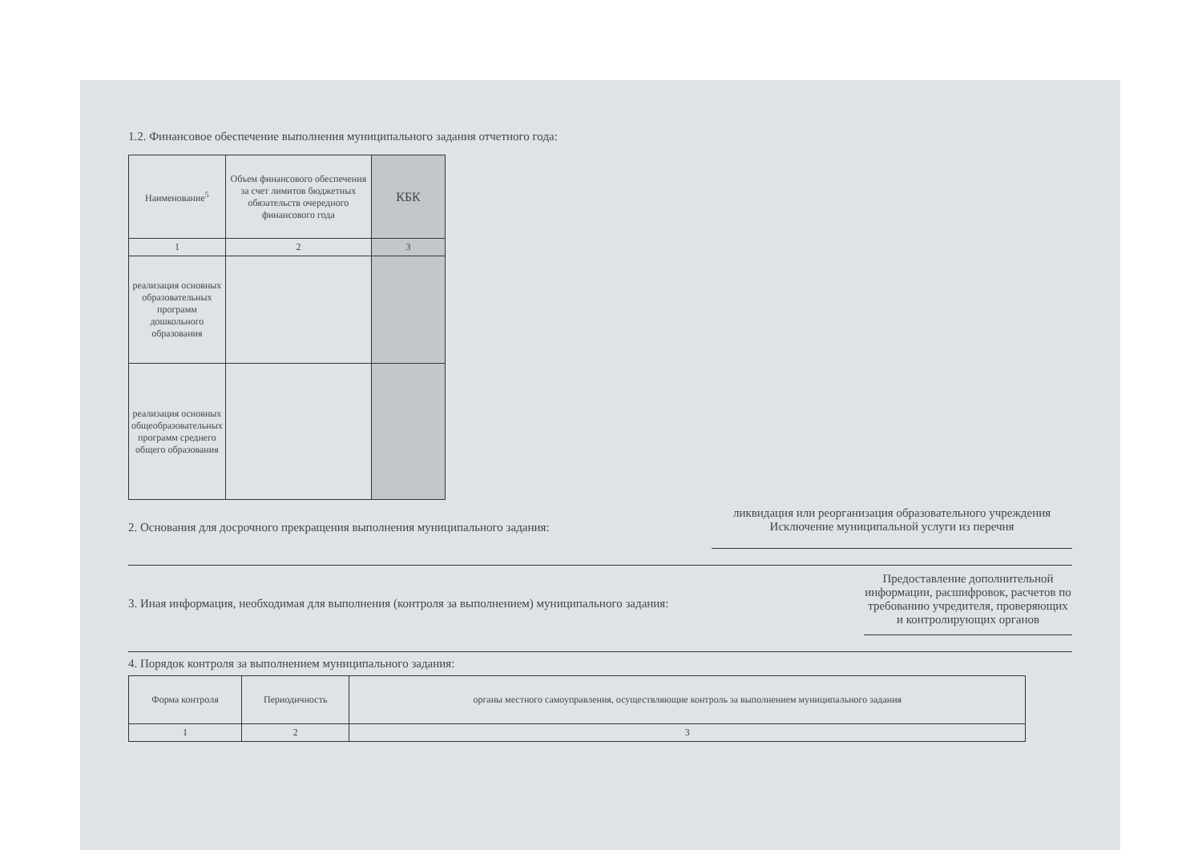1.2. Финансовое обеспечение выполнения муниципального задания отчетного года:
| Наименование<sup>5</sup> | Объем финансового обеспечения за счет лимитов бюджетных обязательств очередного финансового года | КБК |
| --- | --- | --- |
| 1 | 2 | 3 |
| реализация основных образовательных программ дошкольного образования | | |
| реализация основных общеобразовательных программ среднего общего образования | | |
2. Основания для досрочного прекращения выполнения муниципального задания: ликвидация или реорганизация образовательного учреждения
Исключение муниципальной услуги из перечня
3. Иная информация, необходимая для выполнения (контроля за выполнением) муниципального задания: Предоставление дополнительной информации, расшифровок, расчетов по требованию учредителя, проверяющих и контролирующих органов
4. Порядок контроля за выполнением муниципального задания:
| Форма контроля | Периодичность | органы местного самоуправления, осуществляющие контроль за выполнением муниципального задания |
| --- | --- | --- |
| 1 | 2 | 3 |